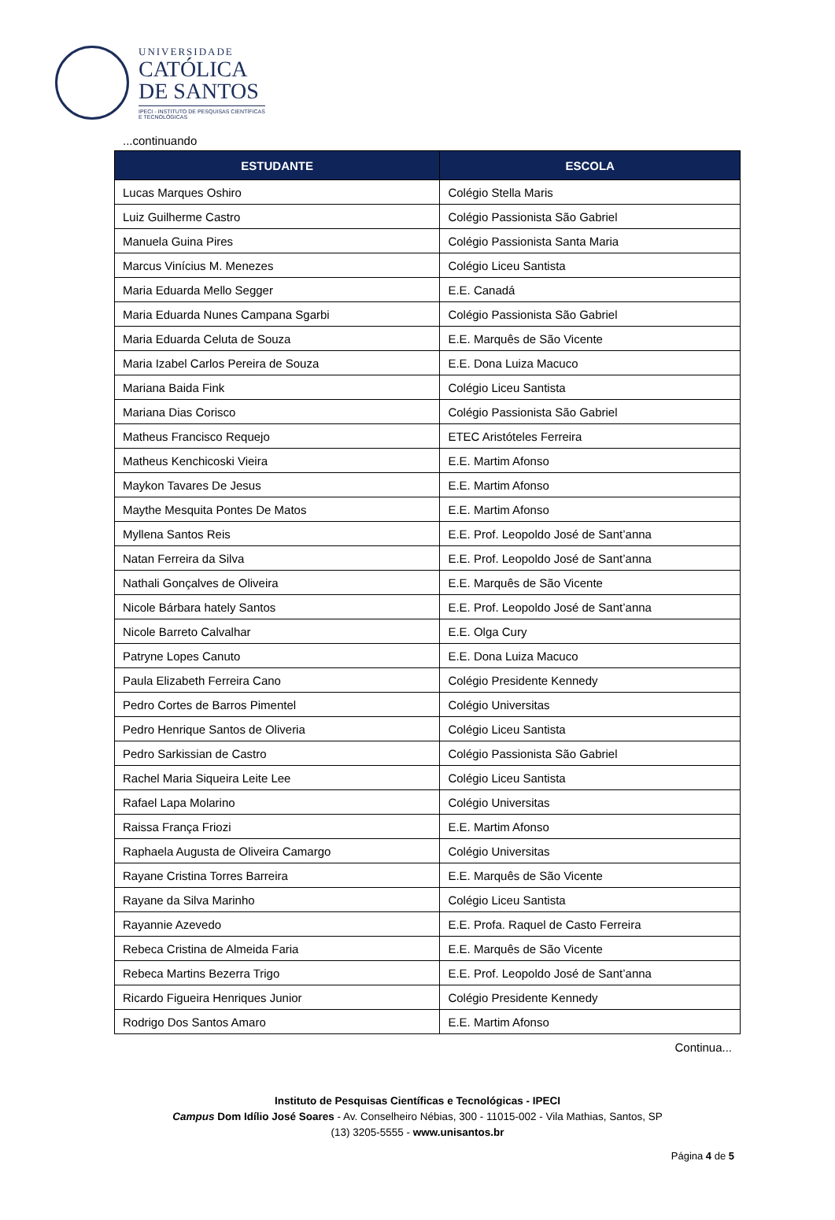UNIVERSIDADE
CATÓLICA
DE SANTOS
IPECI - INSTITUTO DE PESQUISAS CIENTÍFICAS
E TECNOLÓGICAS
...continuando
| ESTUDANTE | ESCOLA |
| --- | --- |
| Lucas Marques Oshiro | Colégio Stella Maris |
| Luiz Guilherme Castro | Colégio Passionista São Gabriel |
| Manuela Guina Pires | Colégio Passionista Santa Maria |
| Marcus Vinícius M. Menezes | Colégio Liceu Santista |
| Maria Eduarda Mello Segger | E.E. Canadá |
| Maria Eduarda Nunes Campana Sgarbi | Colégio Passionista São Gabriel |
| Maria Eduarda Celuta de Souza | E.E. Marquês de São Vicente |
| Maria Izabel Carlos Pereira de Souza | E.E. Dona Luiza Macuco |
| Mariana Baida Fink | Colégio Liceu Santista |
| Mariana Dias Corisco | Colégio Passionista São Gabriel |
| Matheus Francisco Requejo | ETEC Aristóteles Ferreira |
| Matheus Kenchicoski Vieira | E.E. Martim Afonso |
| Maykon Tavares De Jesus | E.E. Martim Afonso |
| Maythe Mesquita Pontes De Matos | E.E. Martim Afonso |
| Myllena Santos Reis | E.E. Prof. Leopoldo José de Sant’anna |
| Natan Ferreira da Silva | E.E. Prof. Leopoldo José de Sant’anna |
| Nathali Gonçalves de Oliveira | E.E. Marquês de São Vicente |
| Nicole Bárbara hately Santos | E.E. Prof. Leopoldo José de Sant’anna |
| Nicole Barreto Calvalhar | E.E. Olga Cury |
| Patryne Lopes Canuto | E.E. Dona Luiza Macuco |
| Paula Elizabeth Ferreira Cano | Colégio Presidente Kennedy |
| Pedro Cortes de Barros Pimentel | Colégio Universitas |
| Pedro Henrique Santos de Oliveria | Colégio Liceu Santista |
| Pedro Sarkissian de Castro | Colégio Passionista São Gabriel |
| Rachel Maria Siqueira Leite Lee | Colégio Liceu Santista |
| Rafael Lapa Molarino | Colégio Universitas |
| Raissa França Friozi | E.E. Martim Afonso |
| Raphaela Augusta de Oliveira Camargo | Colégio Universitas |
| Rayane Cristina Torres Barreira | E.E. Marquês de São Vicente |
| Rayane da Silva Marinho | Colégio Liceu Santista |
| Rayannie Azevedo | E.E. Profa. Raquel de Casto Ferreira |
| Rebeca Cristina de Almeida Faria | E.E. Marquês de São Vicente |
| Rebeca Martins Bezerra Trigo | E.E. Prof. Leopoldo José de Sant’anna |
| Ricardo Figueira Henriques Junior | Colégio Presidente Kennedy |
| Rodrigo Dos Santos Amaro | E.E. Martim Afonso |
Continua...
Instituto de Pesquisas Científicas e Tecnológicas - IPECI
Campus Dom Idílio José Soares - Av. Conselheiro Nébias, 300 - 11015-002 - Vila Mathias, Santos, SP
(13) 3205-5555 - www.unisantos.br
Página 4 de 5